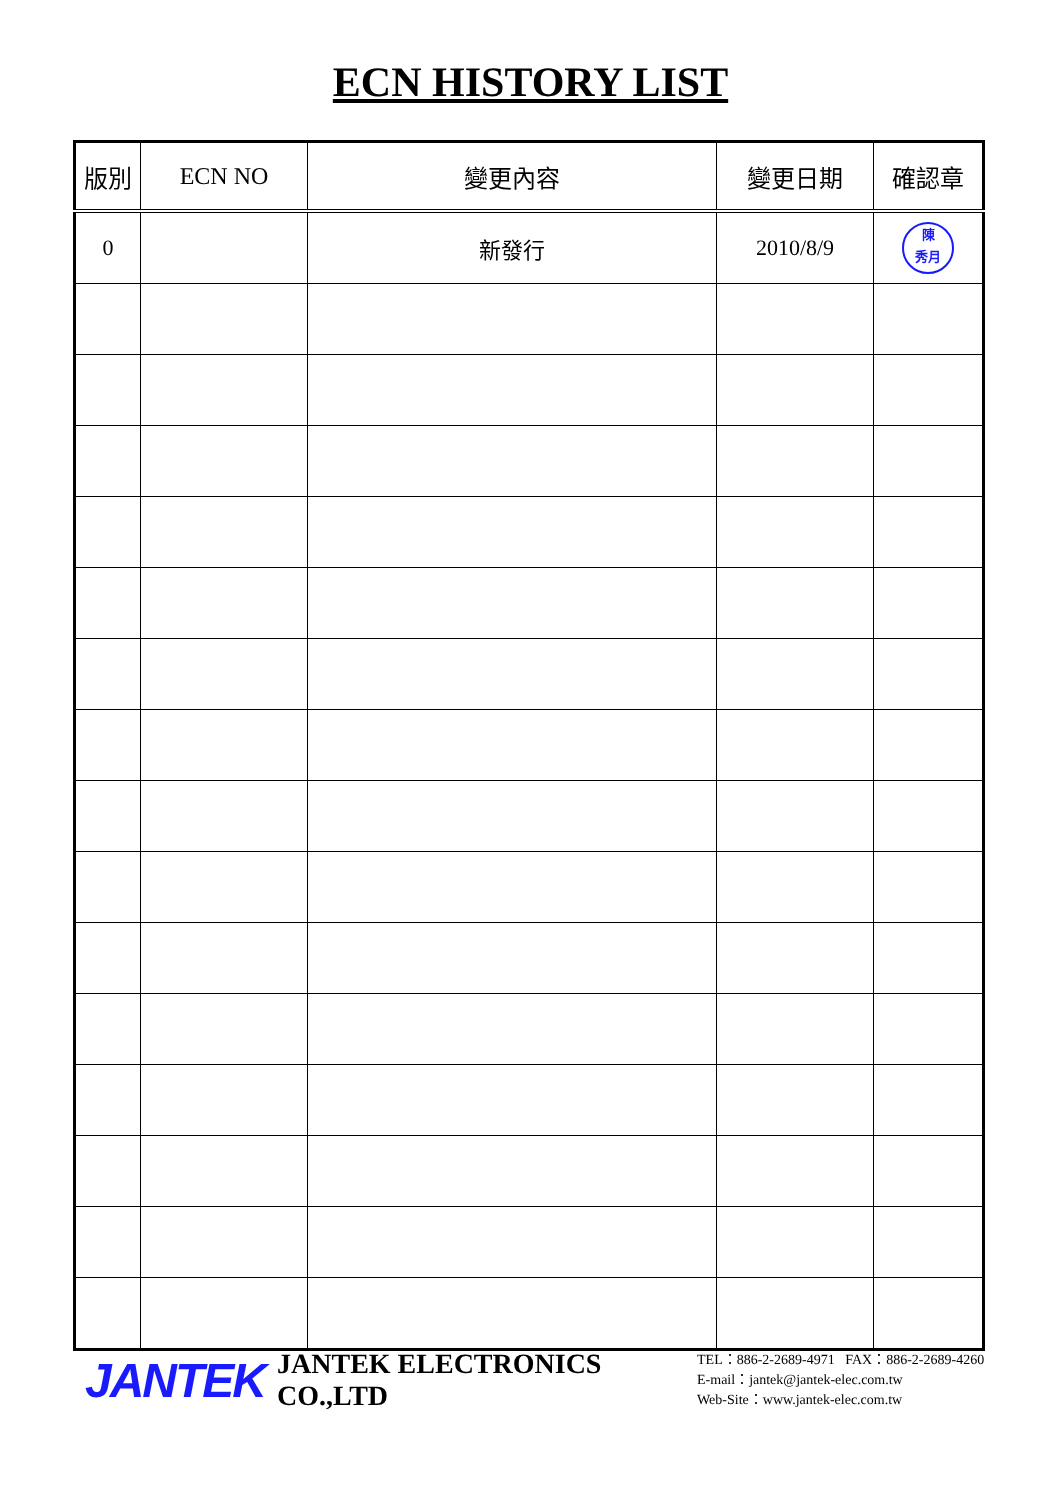ECN HISTORY LIST
| 版別 | ECN NO | 變更內容 | 變更日期 | 確認章 |
| --- | --- | --- | --- | --- |
| 0 | | 新發行 | 2010/8/9 | 陳 秀月 |
JANTEK JANTEK ELECTRONICS CO.,LTD
TEL：886-2-2689-4971 FAX：886-2-2689-4260
E-mail：jantek@jantek-elec.com.tw
Web-Site：www.jantek-elec.com.tw